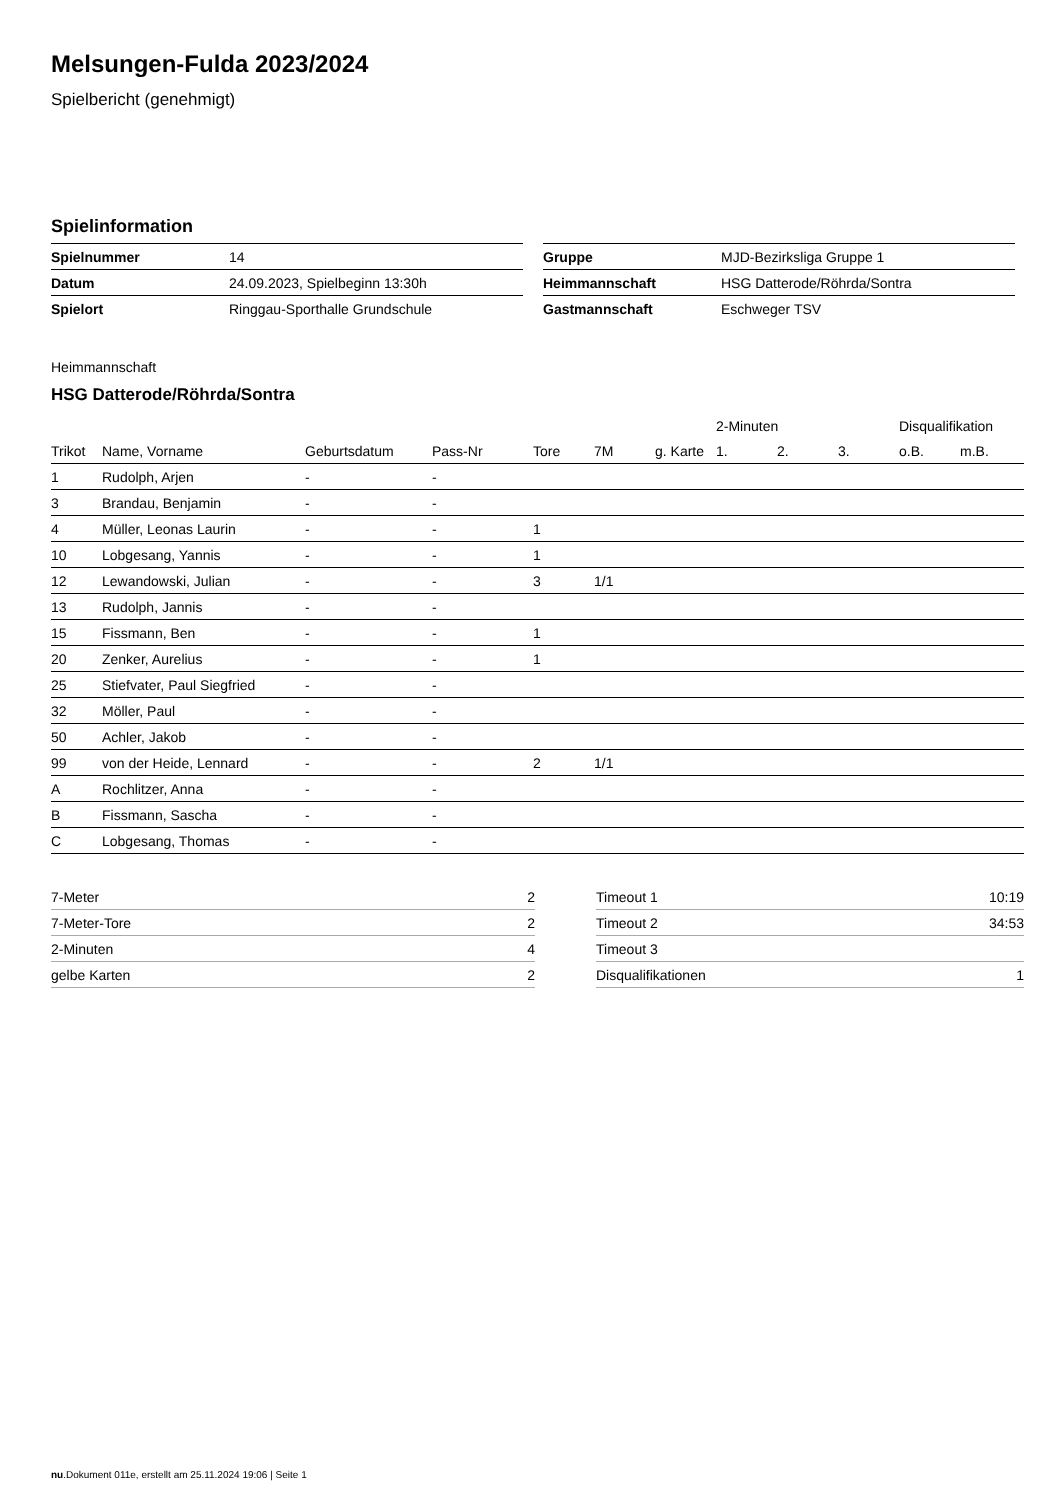Melsungen-Fulda 2023/2024
Spielbericht (genehmigt)
Spielinformation
| Spielnummer | 14 |
| Datum | 24.09.2023, Spielbeginn 13:30h |
| Spielort | Ringgau-Sporthalle Grundschule |
| Gruppe | MJD-Bezirksliga Gruppe 1 |
| Heimmannschaft | HSG Datterode/Röhrda/Sontra |
| Gastmannschaft | Eschweger TSV |
Heimmannschaft
HSG Datterode/Röhrda/Sontra
| | | | | | | | 2-Minuten | | | Disqualifikation | |
| --- | --- | --- | --- | --- | --- | --- | --- | --- | --- | --- | --- |
| Trikot | Name, Vorname | Geburtsdatum | Pass-Nr | Tore | 7M | g. Karte | 1. | 2. | 3. | o.B. | m.B. |
| 1 | Rudolph, Arjen | - | - | | | | | | | | |
| 3 | Brandau, Benjamin | - | - | | | | | | | | |
| 4 | Müller, Leonas Laurin | - | - | 1 | | | | | | | |
| 10 | Lobgesang, Yannis | - | - | 1 | | | | | | | |
| 12 | Lewandowski, Julian | - | - | 3 | 1/1 | | | | | | |
| 13 | Rudolph, Jannis | - | - | | | | | | | | |
| 15 | Fissmann, Ben | - | - | 1 | | | | | | | |
| 20 | Zenker, Aurelius | - | - | 1 | | | | | | | |
| 25 | Stiefvater, Paul Siegfried | - | - | | | | | | | | |
| 32 | Möller, Paul | - | - | | | | | | | | |
| 50 | Achler, Jakob | - | - | | | | | | | | |
| 99 | von der Heide, Lennard | - | - | 2 | 1/1 | | | | | | |
| A | Rochlitzer, Anna | - | - | | | | | | | | |
| B | Fissmann, Sascha | - | - | | | | | | | | |
| C | Lobgesang, Thomas | - | - | | | | | | | | |
| 7-Meter | 2 |
| 7-Meter-Tore | 2 |
| 2-Minuten | 4 |
| gelbe Karten | 2 |
| Timeout 1 | 10:19 |
| Timeout 2 | 34:53 |
| Timeout 3 | |
| Disqualifikationen | 1 |
nu.Dokument 011e, erstellt am 25.11.2024 19:06 | Seite 1